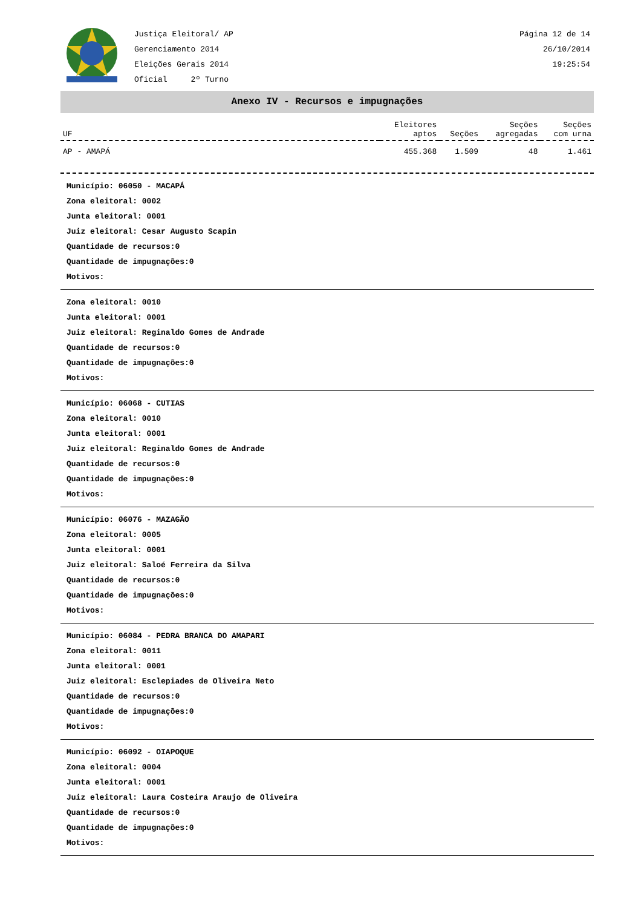Justiça Eleitoral/ AP
Gerenciamento 2014
Eleições Gerais 2014
Oficial 2º Turno
Página 12 de 14
26/10/2014
19:25:54
Anexo IV - Recursos e impugnações
| UF | Eleitores aptos | Seções | Seções agregadas | Seções com urna |
| --- | --- | --- | --- | --- |
| AP - AMAPÁ | 455.368 | 1.509 | 48 | 1.461 |
Município: 06050 - MACAPÁ
Zona eleitoral: 0002
Junta eleitoral: 0001
Juiz eleitoral: Cesar Augusto Scapin
Quantidade de recursos:0
Quantidade de impugnações:0
Motivos:
Zona eleitoral: 0010
Junta eleitoral: 0001
Juiz eleitoral: Reginaldo Gomes de Andrade
Quantidade de recursos:0
Quantidade de impugnações:0
Motivos:
Município: 06068 - CUTIAS
Zona eleitoral: 0010
Junta eleitoral: 0001
Juiz eleitoral: Reginaldo Gomes de Andrade
Quantidade de recursos:0
Quantidade de impugnações:0
Motivos:
Município: 06076 - MAZAGÃO
Zona eleitoral: 0005
Junta eleitoral: 0001
Juiz eleitoral: Saloé Ferreira da Silva
Quantidade de recursos:0
Quantidade de impugnações:0
Motivos:
Município: 06084 - PEDRA BRANCA DO AMAPARI
Zona eleitoral: 0011
Junta eleitoral: 0001
Juiz eleitoral: Esclepiades de Oliveira Neto
Quantidade de recursos:0
Quantidade de impugnações:0
Motivos:
Município: 06092 - OIAPOQUE
Zona eleitoral: 0004
Junta eleitoral: 0001
Juiz eleitoral: Laura Costeira Araujo de Oliveira
Quantidade de recursos:0
Quantidade de impugnações:0
Motivos: